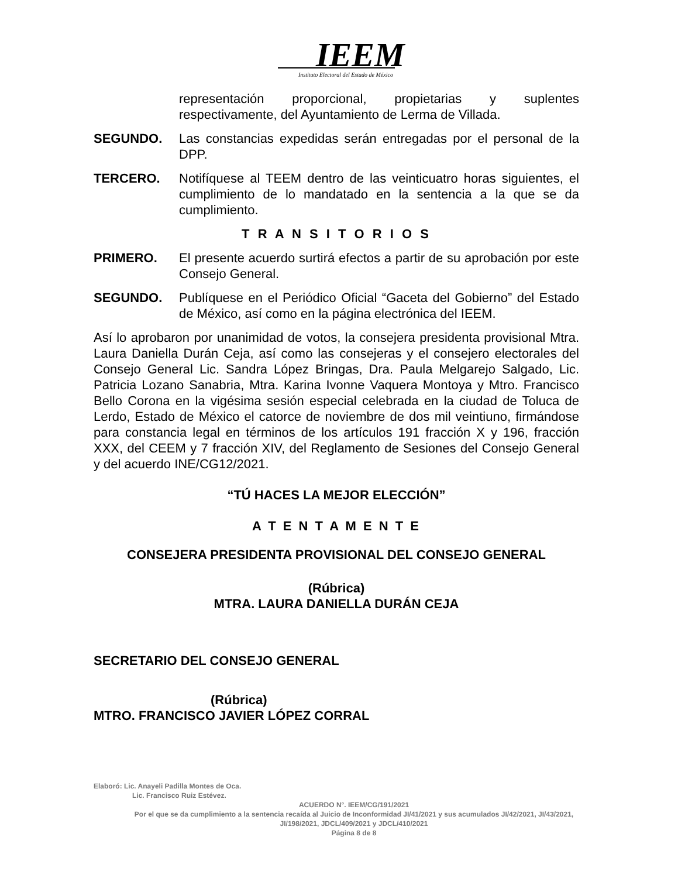IEEM
Instituto Electoral del Estado de México
representación proporcional, propietarias y suplentes respectivamente, del Ayuntamiento de Lerma de Villada.
SEGUNDO. Las constancias expedidas serán entregadas por el personal de la DPP.
TERCERO. Notifíquese al TEEM dentro de las veinticuatro horas siguientes, el cumplimiento de lo mandatado en la sentencia a la que se da cumplimiento.
T R A N S I T O R I O S
PRIMERO. El presente acuerdo surtirá efectos a partir de su aprobación por este Consejo General.
SEGUNDO. Publíquese en el Periódico Oficial “Gaceta del Gobierno” del Estado de México, así como en la página electrónica del IEEM.
Así lo aprobaron por unanimidad de votos, la consejera presidenta provisional Mtra. Laura Daniella Durán Ceja, así como las consejeras y el consejero electorales del Consejo General Lic. Sandra López Bringas, Dra. Paula Melgarejo Salgado, Lic. Patricia Lozano Sanabria, Mtra. Karina Ivonne Vaquera Montoya y Mtro. Francisco Bello Corona en la vigésima sesión especial celebrada en la ciudad de Toluca de Lerdo, Estado de México el catorce de noviembre de dos mil veintiuno, firmándose para constancia legal en términos de los artículos 191 fracción X y 196, fracción XXX, del CEEM y 7 fracción XIV, del Reglamento de Sesiones del Consejo General y del acuerdo INE/CG12/2021.
“TÚ HACES LA MEJOR ELECCIÓN”
A T E N T A M E N T E
CONSEJERA PRESIDENTA PROVISIONAL DEL CONSEJO GENERAL
(Rúbrica)
MTRA. LAURA DANIELLA DURÁN CEJA
SECRETARIO DEL CONSEJO GENERAL
(Rúbrica)
MTRO. FRANCISCO JAVIER LÓPEZ CORRAL
Elaboró: Lic. Anayeli Padilla Montes de Oca.
Lic. Francisco Ruiz Estévez.
ACUERDO N°. IEEM/CG/191/2021
Por el que se da cumplimiento a la sentencia recaída al Juicio de Inconformidad JI/41/2021 y sus acumulados JI/42/2021, JI/43/2021, JI/198/2021, JDCL/409/2021 y JDCL/410/2021
Página 8 de 8